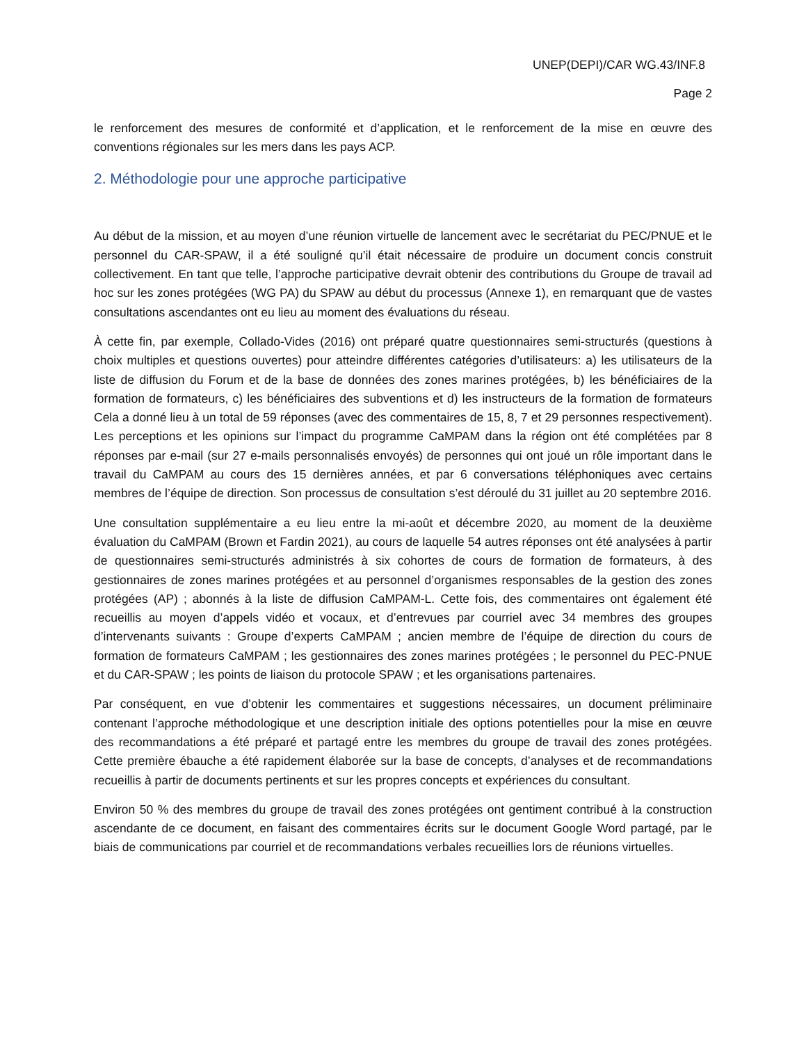UNEP(DEPI)/CAR WG.43/INF.8
Page 2
le renforcement des mesures de conformité et d’application, et le renforcement de la mise en œuvre des conventions régionales sur les mers dans les pays ACP.
2. Méthodologie pour une approche participative
Au début de la mission, et au moyen d’une réunion virtuelle de lancement avec le secrétariat du PEC/PNUE et le personnel du CAR-SPAW, il a été souligné qu’il était nécessaire de produire un document concis construit collectivement. En tant que telle, l’approche participative devrait obtenir des contributions du Groupe de travail ad hoc sur les zones protégées (WG PA) du SPAW au début du processus (Annexe 1), en remarquant que de vastes consultations ascendantes ont eu lieu au moment des évaluations du réseau.
À cette fin, par exemple, Collado-Vides (2016) ont préparé quatre questionnaires semi-structurés (questions à choix multiples et questions ouvertes) pour atteindre différentes catégories d’utilisateurs: a) les utilisateurs de la liste de diffusion du Forum et de la base de données des zones marines protégées, b) les bénéficiaires de la formation de formateurs, c) les bénéficiaires des subventions et d) les instructeurs de la formation de formateurs Cela a donné lieu à un total de 59 réponses (avec des commentaires de 15, 8, 7 et 29 personnes respectivement). Les perceptions et les opinions sur l’impact du programme CaMPAM dans la région ont été complétées par 8 réponses par e-mail (sur 27 e-mails personnalisés envoyés) de personnes qui ont joué un rôle important dans le travail du CaMPAM au cours des 15 dernières années, et par 6 conversations téléphoniques avec certains membres de l’équipe de direction. Son processus de consultation s’est déroulé du 31 juillet au 20 septembre 2016.
Une consultation supplémentaire a eu lieu entre la mi-août et décembre 2020, au moment de la deuxième évaluation du CaMPAM (Brown et Fardin 2021), au cours de laquelle 54 autres réponses ont été analysées à partir de questionnaires semi-structurés administrés à six cohortes de cours de formation de formateurs, à des gestionnaires de zones marines protégées et au personnel d’organismes responsables de la gestion des zones protégées (AP) ; abonnés à la liste de diffusion CaMPAM-L. Cette fois, des commentaires ont également été recueillis au moyen d’appels vidéo et vocaux, et d’entrevues par courriel avec 34 membres des groupes d’intervenants suivants : Groupe d’experts CaMPAM ; ancien membre de l’équipe de direction du cours de formation de formateurs CaMPAM ; les gestionnaires des zones marines protégées ; le personnel du PEC-PNUE et du CAR-SPAW ; les points de liaison du protocole SPAW ; et les organisations partenaires.
Par conséquent, en vue d’obtenir les commentaires et suggestions nécessaires, un document préliminaire contenant l’approche méthodologique et une description initiale des options potentielles pour la mise en œuvre des recommandations a été préparé et partagé entre les membres du groupe de travail des zones protégées. Cette première ébauche a été rapidement élaborée sur la base de concepts, d’analyses et de recommandations recueillis à partir de documents pertinents et sur les propres concepts et expériences du consultant.
Environ 50 % des membres du groupe de travail des zones protégées ont gentiment contribué à la construction ascendante de ce document, en faisant des commentaires écrits sur le document Google Word partagé, par le biais de communications par courriel et de recommandations verbales recueillies lors de réunions virtuelles.